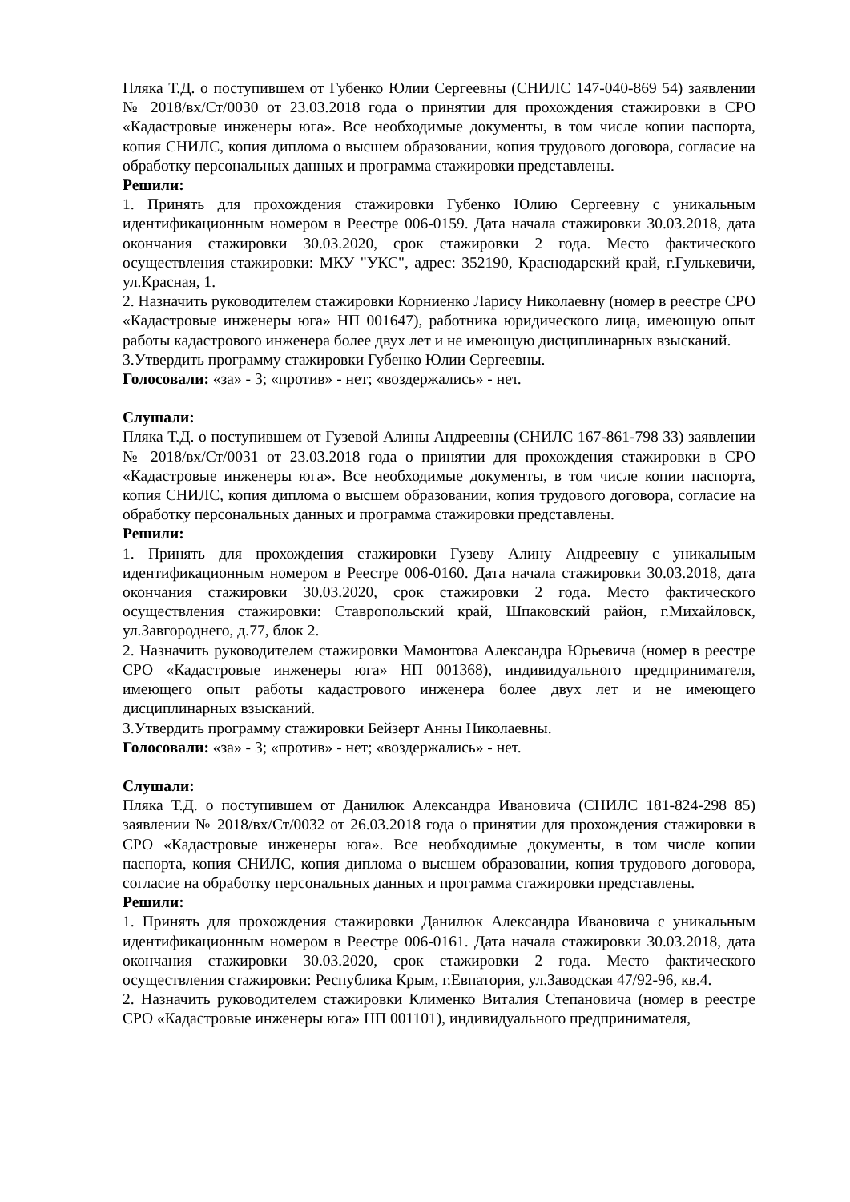Пляка Т.Д. о поступившем от Губенко Юлии Сергеевны (СНИЛС 147-040-869 54) заявлении № 2018/вх/Ст/0030 от 23.03.2018 года о принятии для прохождения стажировки в СРО «Кадастровые инженеры юга». Все необходимые документы, в том числе копии паспорта, копия СНИЛС, копия диплома о высшем образовании, копия трудового договора, согласие на обработку персональных данных и программа стажировки представлены.
Решили:
1. Принять для прохождения стажировки Губенко Юлию Сергеевну с уникальным идентификационным номером в Реестре 006-0159. Дата начала стажировки 30.03.2018, дата окончания стажировки 30.03.2020, срок стажировки 2 года. Место фактического осуществления стажировки: МКУ "УКС", адрес: 352190, Краснодарский край, г.Гулькевичи, ул.Красная, 1.
2. Назначить руководителем стажировки Корниенко Ларису Николаевну (номер в реестре СРО «Кадастровые инженеры юга» НП 001647), работника юридического лица, имеющую опыт работы кадастрового инженера более двух лет и не имеющую дисциплинарных взысканий.
3.Утвердить программу стажировки Губенко Юлии Сергеевны.
Голосовали: «за» - 3; «против» - нет; «воздержались» - нет.
Слушали:
Пляка Т.Д. о поступившем от Гузевой Алины Андреевны (СНИЛС 167-861-798 33) заявлении № 2018/вх/Ст/0031 от 23.03.2018 года о принятии для прохождения стажировки в СРО «Кадастровые инженеры юга». Все необходимые документы, в том числе копии паспорта, копия СНИЛС, копия диплома о высшем образовании, копия трудового договора, согласие на обработку персональных данных и программа стажировки представлены.
Решили:
1. Принять для прохождения стажировки Гузеву Алину Андреевну с уникальным идентификационным номером в Реестре 006-0160. Дата начала стажировки 30.03.2018, дата окончания стажировки 30.03.2020, срок стажировки 2 года. Место фактического осуществления стажировки: Ставропольский край, Шпаковский район, г.Михайловск, ул.Завгороднего, д.77, блок 2.
2. Назначить руководителем стажировки Мамонтова Александра Юрьевича (номер в реестре СРО «Кадастровые инженеры юга» НП 001368), индивидуального предпринимателя, имеющего опыт работы кадастрового инженера более двух лет и не имеющего дисциплинарных взысканий.
3.Утвердить программу стажировки Бейзерт Анны Николаевны.
Голосовали: «за» - 3; «против» - нет; «воздержались» - нет.
Слушали:
Пляка Т.Д. о поступившем от Данилюк Александра Ивановича (СНИЛС 181-824-298 85) заявлении № 2018/вх/Ст/0032 от 26.03.2018 года о принятии для прохождения стажировки в СРО «Кадастровые инженеры юга». Все необходимые документы, в том числе копии паспорта, копия СНИЛС, копия диплома о высшем образовании, копия трудового договора, согласие на обработку персональных данных и программа стажировки представлены.
Решили:
1. Принять для прохождения стажировки Данилюк Александра Ивановича с уникальным идентификационным номером в Реестре 006-0161. Дата начала стажировки 30.03.2018, дата окончания стажировки 30.03.2020, срок стажировки 2 года. Место фактического осуществления стажировки: Республика Крым, г.Евпатория, ул.Заводская 47/92-96, кв.4.
2. Назначить руководителем стажировки Клименко Виталия Степановича (номер в реестре СРО «Кадастровые инженеры юга» НП 001101), индивидуального предпринимателя,